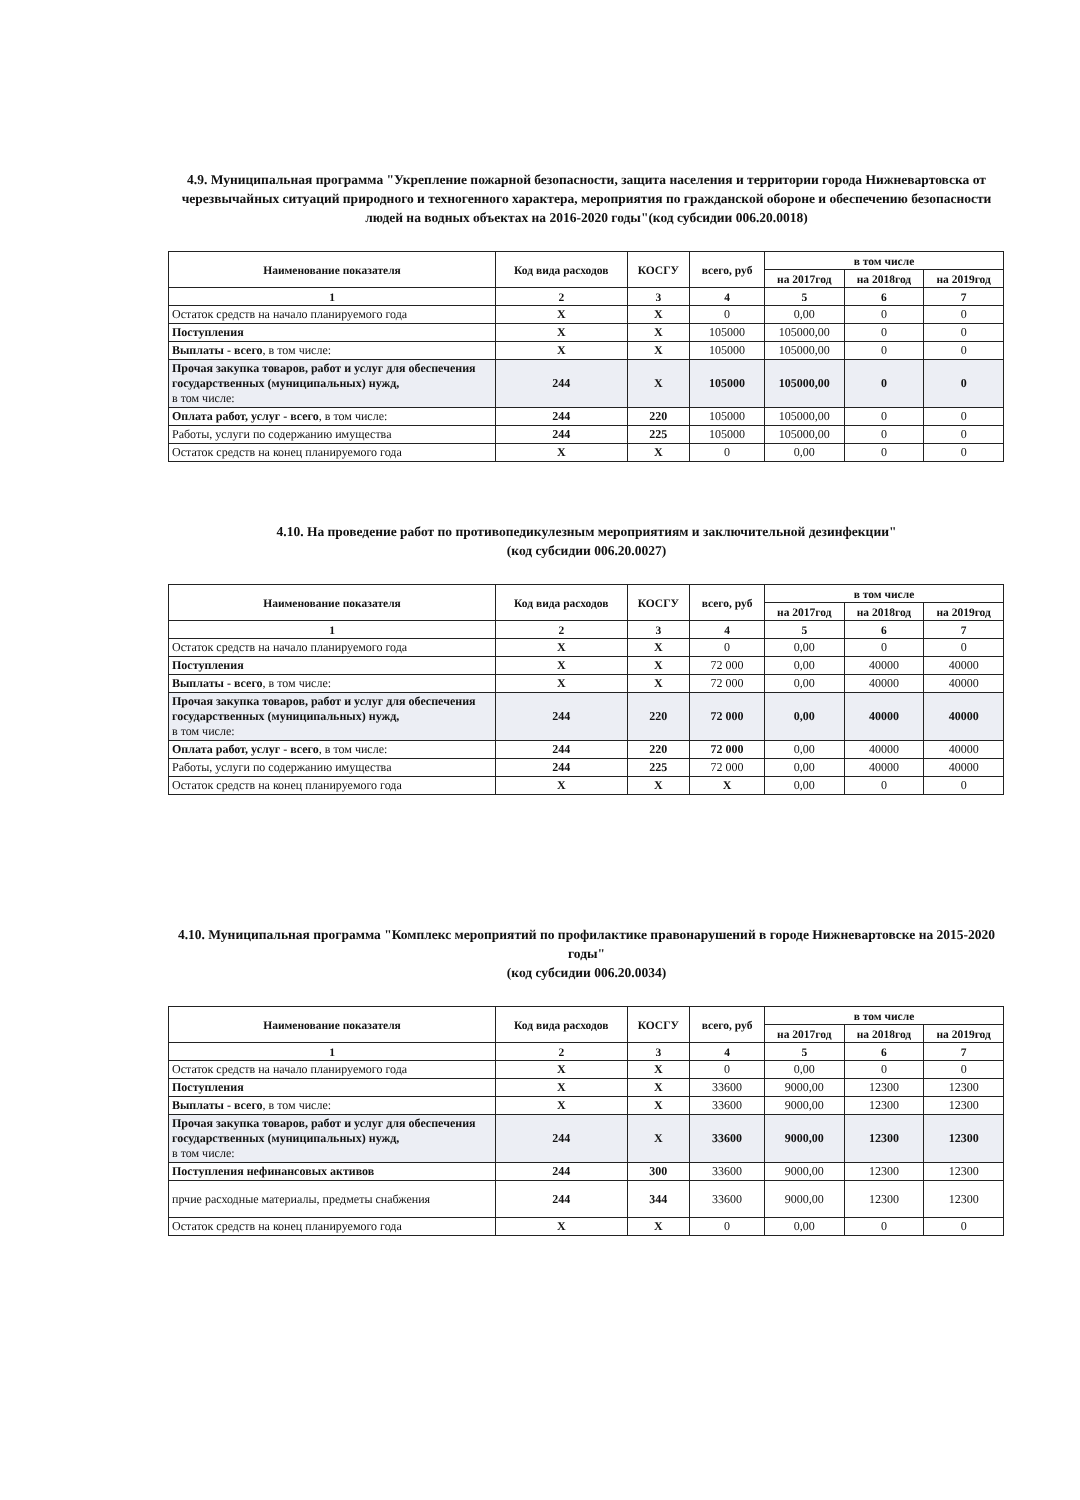4.9. Муниципальная программа "Укрепление пожарной безопасности, защита населения и территории города Нижневартовска от черезвычайных ситуаций природного и техногенного характера, мероприятия по гражданской обороне и обеспечению безопасности людей на водных объектах на 2016-2020 годы"(код субсидии 006.20.0018)
| Наименование показателя | Код вида расходов | КОСГУ | всего, руб | в том числе | | |
| --- | --- | --- | --- | --- | --- | --- |
| | | | | на 2017год | на 2018год | на 2019год |
| 1 | 2 | 3 | 4 | 5 | 6 | 7 |
| Остаток средств на начало планируемого года | X | X | 0 | 0,00 | 0 | 0 |
| Поступления | X | X | 105000 | 105000,00 | 0 | 0 |
| Выплаты - всего , в том числе: | X | X | 105000 | 105000,00 | 0 | 0 |
| Прочая закупка товаров, работ и услуг для обеспечения государственных (муниципальных) нужд, в том числе: | 244 | X | 105000 | 105000,00 | 0 | 0 |
| Оплата работ, услуг - всего , в том числе: | 244 | 220 | 105000 | 105000,00 | 0 | 0 |
| Работы, услуги по содержанию имущества | 244 | 225 | 105000 | 105000,00 | 0 | 0 |
| Остаток средств на конец планируемого года | X | X | 0 | 0,00 | 0 | 0 |
4.10. На проведение работ по противопедикулезным мероприятиям и заключительной дезинфекции"
(код субсидии 006.20.0027)
| Наименование показателя | Код вида расходов | КОСГУ | всего, руб | в том числе | | |
| --- | --- | --- | --- | --- | --- | --- |
| | | | | на 2017год | на 2018год | на 2019год |
| 1 | 2 | 3 | 4 | 5 | 6 | 7 |
| Остаток средств на начало планируемого года | X | X | 0 | 0,00 | 0 | 0 |
| Поступления | X | X | 72 000 | 0,00 | 40000 | 40000 |
| Выплаты - всего , в том числе: | X | X | 72 000 | 0,00 | 40000 | 40000 |
| Прочая закупка товаров, работ и услуг для обеспечения государственных (муниципальных) нужд, в том числе: | 244 | 220 | 72 000 | 0,00 | 40000 | 40000 |
| Оплата работ, услуг - всего , в том числе: | 244 | 220 | 72 000 | 0,00 | 40000 | 40000 |
| Работы, услуги по содержанию имущества | 244 | 225 | 72 000 | 0,00 | 40000 | 40000 |
| Остаток средств на конец планируемого года | X | X | X | 0,00 | 0 | 0 |
4.10. Муниципальная программа "Комплекс мероприятий по профилактике правонарушений в городе Нижневартовске на 2015-2020 годы"
(код субсидии 006.20.0034)
| Наименование показателя | Код вида расходов | КОСГУ | всего, руб | в том числе | | |
| --- | --- | --- | --- | --- | --- | --- |
| | | | | на 2017год | на 2018год | на 2019год |
| 1 | 2 | 3 | 4 | 5 | 6 | 7 |
| Остаток средств на начало планируемого года | X | X | 0 | 0,00 | 0 | 0 |
| Поступления | X | X | 33600 | 9000,00 | 12300 | 12300 |
| Выплаты - всего , в том числе: | X | X | 33600 | 9000,00 | 12300 | 12300 |
| Прочая закупка товаров, работ и услуг для обеспечения государственных (муниципальных) нужд, в том числе: | 244 | X | 33600 | 9000,00 | 12300 | 12300 |
| Поступления нефинансовых активов | 244 | 300 | 33600 | 9000,00 | 12300 | 12300 |
| прчие расходные материалы, предметы снабжения | 244 | 344 | 33600 | 9000,00 | 12300 | 12300 |
| Остаток средств на конец планируемого года | X | X | 0 | 0,00 | 0 | 0 |